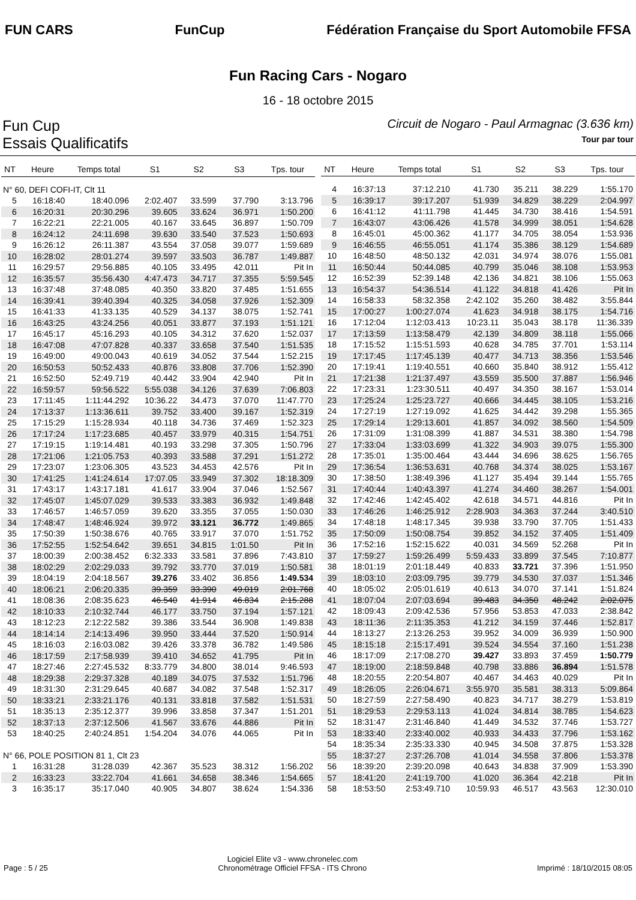FUN CARS FunCup
Fédération Française du Sport Automobile FFSA
Fun Racing Cars - Nogaro
16 - 18 octobre 2015
Fun Cup Circuit de Nogaro - Paul Armagnac (3.636 km)
Essais Qualificatifs Tour par tour
| NT | Heure | Temps total | S1 | S2 | S3 | Tps. tour |
| --- | --- | --- | --- | --- | --- | --- |
| N° 60, DEFI COFI-IT, Clt 11 | | | | | | |
| 5 | 16:18:40 | 18:40.096 | 2:02.407 | 33.599 | 37.790 | 3:13.796 |
| 6 | 16:20:31 | 20:30.296 | 39.605 | 33.624 | 36.971 | 1:50.200 |
| 7 | 16:22:21 | 22:21.005 | 40.167 | 33.645 | 36.897 | 1:50.709 |
| 8 | 16:24:12 | 24:11.698 | 39.630 | 33.540 | 37.523 | 1:50.693 |
| 9 | 16:26:12 | 26:11.387 | 43.554 | 37.058 | 39.077 | 1:59.689 |
| 10 | 16:28:02 | 28:01.274 | 39.597 | 33.503 | 36.787 | 1:49.887 |
| 11 | 16:29:57 | 29:56.885 | 40.105 | 33.495 | 42.011 | Pit In |
| 12 | 16:35:57 | 35:56.430 | 4:47.473 | 34.717 | 37.355 | 5:59.545 |
| 13 | 16:37:48 | 37:48.085 | 40.350 | 33.820 | 37.485 | 1:51.655 |
| 14 | 16:39:41 | 39:40.394 | 40.325 | 34.058 | 37.926 | 1:52.309 |
| 15 | 16:41:33 | 41:33.135 | 40.529 | 34.137 | 38.075 | 1:52.741 |
| 16 | 16:43:25 | 43:24.256 | 40.051 | 33.877 | 37.193 | 1:51.121 |
| 17 | 16:45:17 | 45:16.293 | 40.105 | 34.312 | 37.620 | 1:52.037 |
| 18 | 16:47:08 | 47:07.828 | 40.337 | 33.658 | 37.540 | 1:51.535 |
| 19 | 16:49:00 | 49:00.043 | 40.619 | 34.052 | 37.544 | 1:52.215 |
| 20 | 16:50:53 | 50:52.433 | 40.876 | 33.808 | 37.706 | 1:52.390 |
| 21 | 16:52:50 | 52:49.719 | 40.442 | 33.904 | 42.940 | Pit In |
| 22 | 16:59:57 | 59:56.522 | 5:55.038 | 34.126 | 37.639 | 7:06.803 |
| 23 | 17:11:45 | 1:11:44.292 | 10:36.22 | 34.473 | 37.070 | 11:47.770 |
| 24 | 17:13:37 | 1:13:36.611 | 39.752 | 33.400 | 39.167 | 1:52.319 |
| 25 | 17:15:29 | 1:15:28.934 | 40.118 | 34.736 | 37.469 | 1:52.323 |
| 26 | 17:17:24 | 1:17:23.685 | 40.457 | 33.979 | 40.315 | 1:54.751 |
| 27 | 17:19:15 | 1:19:14.481 | 40.193 | 33.298 | 37.305 | 1:50.796 |
| 28 | 17:21:06 | 1:21:05.753 | 40.393 | 33.588 | 37.291 | 1:51.272 |
| 29 | 17:23:07 | 1:23:06.305 | 43.523 | 34.453 | 42.576 | Pit In |
| 30 | 17:41:25 | 1:41:24.614 | 17:07.05 | 33.949 | 37.302 | 18:18.309 |
| 31 | 17:43:17 | 1:43:17.181 | 41.617 | 33.904 | 37.046 | 1:52.567 |
| 32 | 17:45:07 | 1:45:07.029 | 39.533 | 33.383 | 36.932 | 1:49.848 |
| 33 | 17:46:57 | 1:46:57.059 | 39.620 | 33.355 | 37.055 | 1:50.030 |
| 34 | 17:48:47 | 1:48:46.924 | 39.972 | 33.121 | 36.772 | 1:49.865 |
| 35 | 17:50:39 | 1:50:38.676 | 40.765 | 33.917 | 37.070 | 1:51.752 |
| 36 | 17:52:55 | 1:52:54.642 | 39.651 | 34.815 | 1:01.50 | Pit In |
| 37 | 18:00:39 | 2:00:38.452 | 6:32.333 | 33.581 | 37.896 | 7:43.810 |
| 38 | 18:02:29 | 2:02:29.033 | 39.792 | 33.770 | 37.019 | 1:50.581 |
| 39 | 18:04:19 | 2:04:18.567 | 39.276 | 33.402 | 36.856 | 1:49.534 |
| 40 | 18:06:21 | 2:06:20.335 | 39.359 | 33.390 | 49.019 | 2:01.768 |
| 41 | 18:08:36 | 2:08:35.623 | 46.540 | 41.914 | 46.834 | 2:15.288 |
| 42 | 18:10:33 | 2:10:32.744 | 46.177 | 33.750 | 37.194 | 1:57.121 |
| 43 | 18:12:23 | 2:12:22.582 | 39.386 | 33.544 | 36.908 | 1:49.838 |
| 44 | 18:14:14 | 2:14:13.496 | 39.950 | 33.444 | 37.520 | 1:50.914 |
| 45 | 18:16:03 | 2:16:03.082 | 39.426 | 33.378 | 36.782 | 1:49.586 |
| 46 | 18:17:59 | 2:17:58.939 | 39.410 | 34.652 | 41.795 | Pit In |
| 47 | 18:27:46 | 2:27:45.532 | 8:33.779 | 34.800 | 38.014 | 9:46.593 |
| 48 | 18:29:38 | 2:29:37.328 | 40.189 | 34.075 | 37.532 | 1:51.796 |
| 49 | 18:31:30 | 2:31:29.645 | 40.687 | 34.082 | 37.548 | 1:52.317 |
| 50 | 18:33:21 | 2:33:21.176 | 40.131 | 33.818 | 37.582 | 1:51.531 |
| 51 | 18:35:13 | 2:35:12.377 | 39.996 | 33.858 | 37.347 | 1:51.201 |
| 52 | 18:37:13 | 2:37:12.506 | 41.567 | 33.676 | 44.886 | Pit In |
| 53 | 18:40:25 | 2:40:24.851 | 1:54.204 | 34.076 | 44.065 | Pit In |
| N° 66, POLE POSITION 81 1, Clt 23 | | | | | | |
| 1 | 16:31:28 | 31:28.039 | 42.367 | 35.523 | 38.312 | 1:56.202 |
| 2 | 16:33:23 | 33:22.704 | 41.661 | 34.658 | 38.346 | 1:54.665 |
| 3 | 16:35:17 | 35:17.040 | 40.905 | 34.807 | 38.624 | 1:54.336 |
| NT | Heure | Temps total | S1 | S2 | S3 | Tps. tour |
| --- | --- | --- | --- | --- | --- | --- |
| 4 | 16:37:13 | 37:12.210 | 41.730 | 35.211 | 38.229 | 1:55.170 |
| 5 | 16:39:17 | 39:17.207 | 51.939 | 34.829 | 38.229 | 2:04.997 |
| 6 | 16:41:12 | 41:11.798 | 41.445 | 34.730 | 38.416 | 1:54.591 |
| 7 | 16:43:07 | 43:06.426 | 41.578 | 34.999 | 38.051 | 1:54.628 |
| 8 | 16:45:01 | 45:00.362 | 41.177 | 34.705 | 38.054 | 1:53.936 |
| 9 | 16:46:55 | 46:55.051 | 41.174 | 35.386 | 38.129 | 1:54.689 |
| 10 | 16:48:50 | 48:50.132 | 42.031 | 34.974 | 38.076 | 1:55.081 |
| 11 | 16:50:44 | 50:44.085 | 40.799 | 35.046 | 38.108 | 1:53.953 |
| 12 | 16:52:39 | 52:39.148 | 42.136 | 34.821 | 38.106 | 1:55.063 |
| 13 | 16:54:37 | 54:36.514 | 41.122 | 34.818 | 41.426 | Pit In |
| 14 | 16:58:33 | 58:32.358 | 2:42.102 | 35.260 | 38.482 | 3:55.844 |
| 15 | 17:00:27 | 1:00:27.074 | 41.623 | 34.918 | 38.175 | 1:54.716 |
| 16 | 17:12:04 | 1:12:03.413 | 10:23.11 | 35.043 | 38.178 | 11:36.339 |
| 17 | 17:13:59 | 1:13:58.479 | 42.139 | 34.809 | 38.118 | 1:55.066 |
| 18 | 17:15:52 | 1:15:51.593 | 40.628 | 34.785 | 37.701 | 1:53.114 |
| 19 | 17:17:45 | 1:17:45.139 | 40.477 | 34.713 | 38.356 | 1:53.546 |
| 20 | 17:19:41 | 1:19:40.551 | 40.660 | 35.840 | 38.912 | 1:55.412 |
| 21 | 17:21:38 | 1:21:37.497 | 43.559 | 35.500 | 37.887 | 1:56.946 |
| 22 | 17:23:31 | 1:23:30.511 | 40.497 | 34.350 | 38.167 | 1:53.014 |
| 23 | 17:25:24 | 1:25:23.727 | 40.666 | 34.445 | 38.105 | 1:53.216 |
| 24 | 17:27:19 | 1:27:19.092 | 41.625 | 34.442 | 39.298 | 1:55.365 |
| 25 | 17:29:14 | 1:29:13.601 | 41.857 | 34.092 | 38.560 | 1:54.509 |
| 26 | 17:31:09 | 1:31:08.399 | 41.887 | 34.531 | 38.380 | 1:54.798 |
| 27 | 17:33:04 | 1:33:03.699 | 41.322 | 34.903 | 39.075 | 1:55.300 |
| 28 | 17:35:01 | 1:35:00.464 | 43.444 | 34.696 | 38.625 | 1:56.765 |
| 29 | 17:36:54 | 1:36:53.631 | 40.768 | 34.374 | 38.025 | 1:53.167 |
| 30 | 17:38:50 | 1:38:49.396 | 41.127 | 35.494 | 39.144 | 1:55.765 |
| 31 | 17:40:44 | 1:40:43.397 | 41.274 | 34.460 | 38.267 | 1:54.001 |
| 32 | 17:42:46 | 1:42:45.402 | 42.618 | 34.571 | 44.816 | Pit In |
| 33 | 17:46:26 | 1:46:25.912 | 2:28.903 | 34.363 | 37.244 | 3:40.510 |
| 34 | 17:48:18 | 1:48:17.345 | 39.938 | 33.790 | 37.705 | 1:51.433 |
| 35 | 17:50:09 | 1:50:08.754 | 39.852 | 34.152 | 37.405 | 1:51.409 |
| 36 | 17:52:16 | 1:52:15.622 | 40.031 | 34.569 | 52.268 | Pit In |
| 37 | 17:59:27 | 1:59:26.499 | 5:59.433 | 33.899 | 37.545 | 7:10.877 |
| 38 | 18:01:19 | 2:01:18.449 | 40.833 | 33.721 | 37.396 | 1:51.950 |
| 39 | 18:03:10 | 2:03:09.795 | 39.779 | 34.530 | 37.037 | 1:51.346 |
| 40 | 18:05:02 | 2:05:01.619 | 40.613 | 34.070 | 37.141 | 1:51.824 |
| 41 | 18:07:04 | 2:07:03.694 | 39.483 | 34.350 | 48.242 | 2:02.075 |
| 42 | 18:09:43 | 2:09:42.536 | 57.956 | 53.853 | 47.033 | 2:38.842 |
| 43 | 18:11:36 | 2:11:35.353 | 41.212 | 34.159 | 37.446 | 1:52.817 |
| 44 | 18:13:27 | 2:13:26.253 | 39.952 | 34.009 | 36.939 | 1:50.900 |
| 45 | 18:15:18 | 2:15:17.491 | 39.524 | 34.554 | 37.160 | 1:51.238 |
| 46 | 18:17:09 | 2:17:08.270 | 39.427 | 33.893 | 37.459 | 1:50.779 |
| 47 | 18:19:00 | 2:18:59.848 | 40.798 | 33.886 | 36.894 | 1:51.578 |
| 48 | 18:20:55 | 2:20:54.807 | 40.467 | 34.463 | 40.029 | Pit In |
| 49 | 18:26:05 | 2:26:04.671 | 3:55.970 | 35.581 | 38.313 | 5:09.864 |
| 50 | 18:27:59 | 2:27:58.490 | 40.823 | 34.717 | 38.279 | 1:53.819 |
| 51 | 18:29:53 | 2:29:53.113 | 41.024 | 34.814 | 38.785 | 1:54.623 |
| 52 | 18:31:47 | 2:31:46.840 | 41.449 | 34.532 | 37.746 | 1:53.727 |
| 53 | 18:33:40 | 2:33:40.002 | 40.933 | 34.433 | 37.796 | 1:53.162 |
| 54 | 18:35:34 | 2:35:33.330 | 40.945 | 34.508 | 37.875 | 1:53.328 |
| 55 | 18:37:27 | 2:37:26.708 | 41.014 | 34.558 | 37.806 | 1:53.378 |
| 56 | 18:39:20 | 2:39:20.098 | 40.643 | 34.838 | 37.909 | 1:53.390 |
| 57 | 18:41:20 | 2:41:19.700 | 41.020 | 36.364 | 42.218 | Pit In |
| 58 | 18:53:50 | 2:53:49.710 | 10:59.93 | 46.517 | 43.563 | 12:30.010 |
Page : 5 / 25 Logiciel Elite v3 - www.chronelec.com
Chronométrage Officiel FFSA - ITS Chrono Imprimé : 18/10/2015 08:05